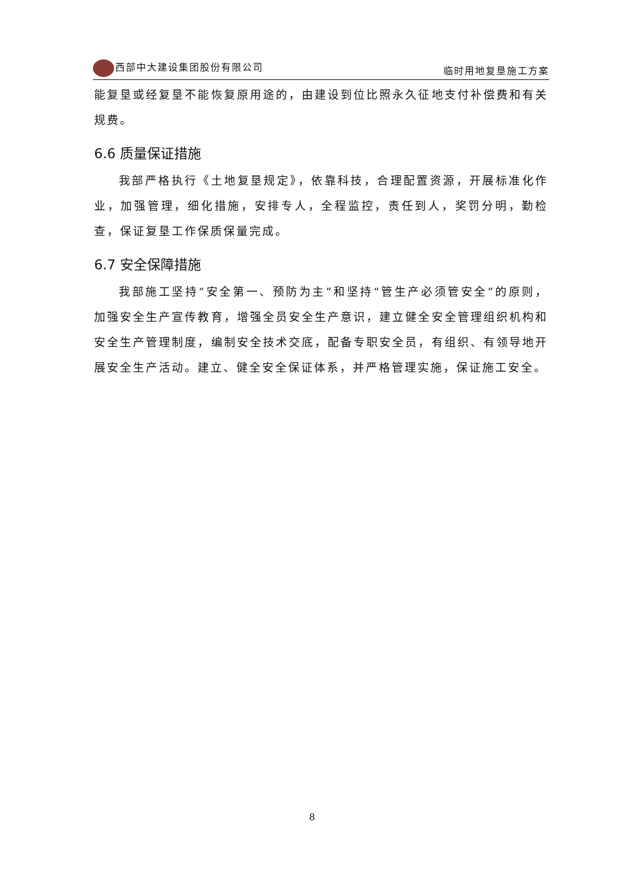西部中大建设集团股份有限公司 临时用地复垦施工方案
能复垦或经复垦不能恢复原用途的，由建设到位比照永久征地支付补偿费和有关规费。
6.6 质量保证措施
我部严格执行《土地复垦规定》，依靠科技，合理配置资源，开展标准化作业，加强管理，细化措施，安排专人，全程监控，责任到人，奖罚分明，勤检查，保证复垦工作保质保量完成。
6.7 安全保障措施
我部施工坚持“安全第一、预防为主”和坚持“管生产必须管安全”的原则，加强安全生产宣传教育，增强全员安全生产意识，建立健全安全管理组织机构和安全生产管理制度，编制安全技术交底，配备专职安全员，有组织、有领导地开展安全生产活动。建立、健全安全保证体系，并严格管理实施，保证施工安全。
8